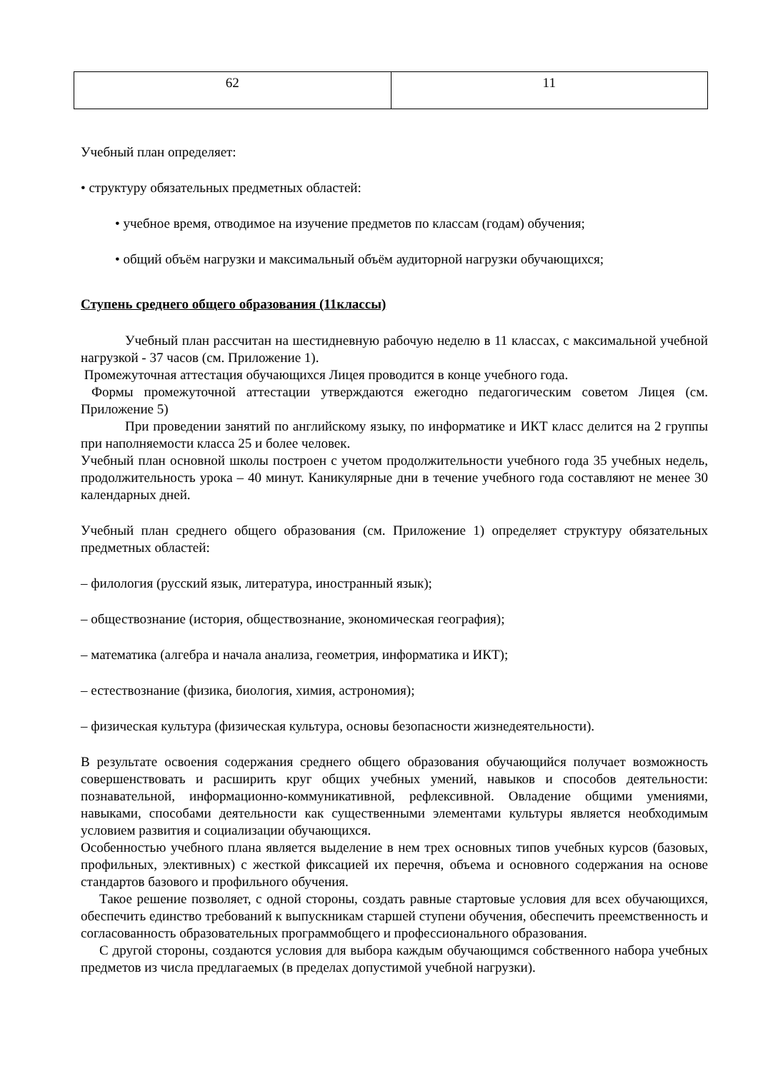| 62 | 11 |
Учебный план определяет:
• структуру обязательных предметных областей:
• учебное время, отводимое на изучение предметов по классам (годам) обучения;
• общий объём нагрузки и максимальный объём аудиторной нагрузки обучающихся;
Ступень среднего общего образования (11классы)
Учебный план рассчитан на шестидневную рабочую неделю в 11 классах, с максимальной учебной нагрузкой - 37 часов (см. Приложение 1).
Промежуточная аттестация обучающихся Лицея проводится в конце учебного года.
Формы промежуточной аттестации утверждаются ежегодно педагогическим советом Лицея (см. Приложение 5)
При проведении занятий по английскому языку, по информатике и ИКТ класс делится на 2 группы при наполняемости класса 25 и более человек.
Учебный план основной школы построен с учетом продолжительности учебного года 35 учебных недель, продолжительность урока – 40 минут. Каникулярные дни в течение учебного года составляют не менее 30 календарных дней.
Учебный план среднего общего образования (см. Приложение 1) определяет структуру обязательных предметных областей:
– филология (русский язык, литература, иностранный язык);
– обществознание (история, обществознание, экономическая география);
– математика (алгебра и начала анализа, геометрия, информатика и ИКТ);
– естествознание (физика, биология, химия, астрономия);
– физическая культура (физическая культура, основы безопасности жизнедеятельности).
В результате освоения содержания среднего общего образования обучающийся получает возможность совершенствовать и расширить круг общих учебных умений, навыков и способов деятельности: познавательной, информационно-коммуникативной, рефлексивной. Овладение общими умениями, навыками, способами деятельности как существенными элементами культуры является необходимым условием развития и социализации обучающихся.
Особенностью учебного плана является выделение в нем трех основных типов учебных курсов (базовых, профильных, элективных) с жесткой фиксацией их перечня, объема и основного содержания на основе стандартов базового и профильного обучения.
Такое решение позволяет, с одной стороны, создать равные стартовые условия для всех обучающихся, обеспечить единство требований к выпускникам старшей ступени обучения, обеспечить преемственность и согласованность образовательных программобщего и профессионального образования.
С другой стороны, создаются условия для выбора каждым обучающимся собственного набора учебных предметов из числа предлагаемых (в пределах допустимой учебной нагрузки).